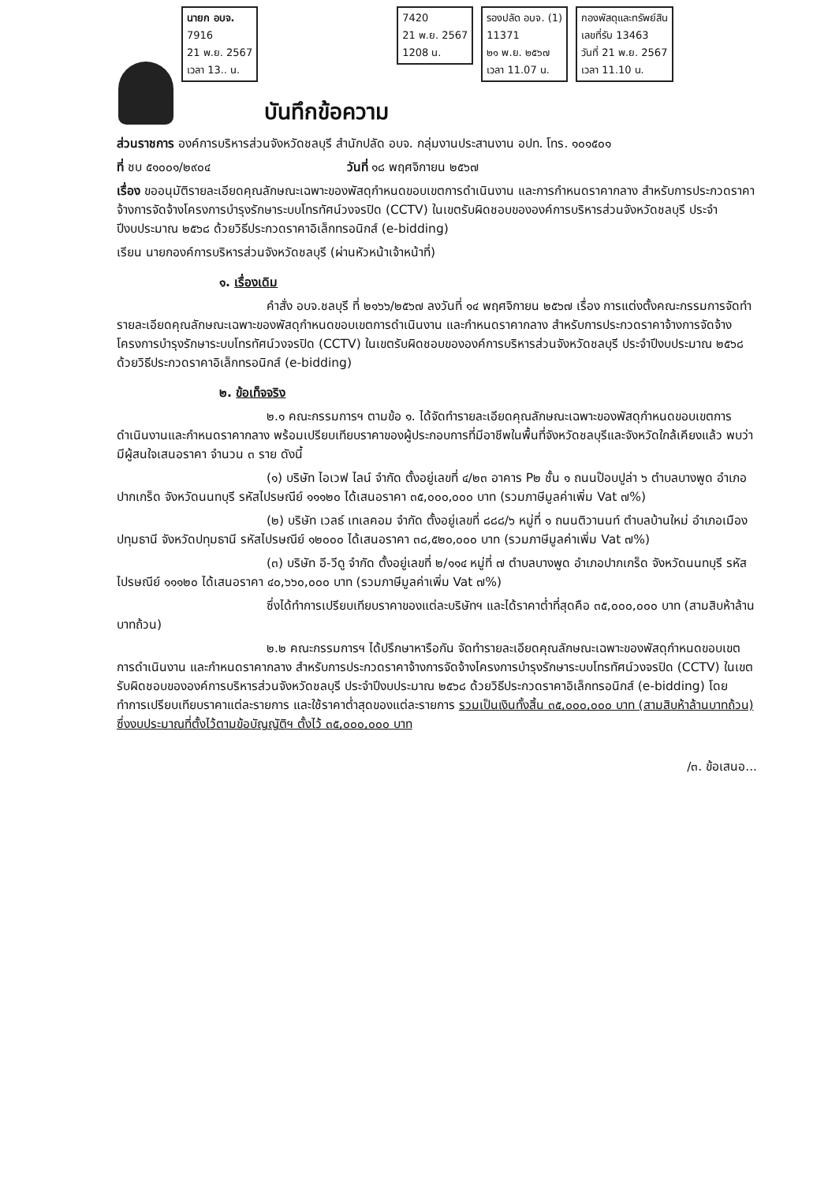นายก อบจ.
7916
21 พ.ย. 2567
เวลา 13.. น.
บันทึกข้อความ
7420
21 พ.ย. 2567
1208 น.
รองปลัด อบจ. (1)
11371
๒๑ พ.ย. ๒๕๖๗
เวลา 11.07 น.
กองพัสดุและทรัพย์สิน
เลขที่รับ 13463
วันที่ 21 พ.ย. 2567
เวลา 11.10 น.
ส่วนราชการ องค์การบริหารส่วนจังหวัดชลบุรี สำนักปลัด อบจ. กลุ่มงานประสานงาน อปท. โทร. ๑๐๑๕๐๑
ที่ ชบ ๕๑๐๐๑/๒๙๐๔ วันที่ ๑๘ พฤศจิกายน ๒๕๖๗
เรื่อง ขออนุมัติรายละเอียดคุณลักษณะเฉพาะของพัสดุกำหนดขอบเขตการดำเนินงาน และการกำหนดราคากลาง สำหรับการประกวดราคาจ้างการจัดจ้างโครงการบำรุงรักษาระบบโทรทัศน์วงจรปิด (CCTV) ในเขตรับผิดชอบขององค์การบริหารส่วนจังหวัดชลบุรี ประจำปีงบประมาณ ๒๕๖๘ ด้วยวิธีประกวดราคาอิเล็กทรอนิกส์ (e-bidding)
เรียน นายกองค์การบริหารส่วนจังหวัดชลบุรี (ผ่านหัวหน้าเจ้าหน้าที่)
๑. เรื่องเดิม
คำสั่ง อบจ.ชลบุรี ที่ ๒๑๖๖/๒๕๖๗ ลงวันที่ ๑๔ พฤศจิกายน ๒๕๖๗ เรื่อง การแต่งตั้งคณะกรรมการจัดทำรายละเอียดคุณลักษณะเฉพาะของพัสดุกำหนดขอบเขตการดำเนินงาน และกำหนดราคากลาง สำหรับการประกวดราคาจ้างการจัดจ้างโครงการบำรุงรักษาระบบโทรทัศน์วงจรปิด (CCTV) ในเขตรับผิดชอบขององค์การบริหารส่วนจังหวัดชลบุรี ประจำปีงบประมาณ ๒๕๖๘ ด้วยวิธีประกวดราคาอิเล็กทรอนิกส์ (e-bidding)
๒. ข้อเท็จจริง
๒.๑ คณะกรรมการฯ ตามข้อ ๑. ได้จัดทำรายละเอียดคุณลักษณะเฉพาะของพัสดุกำหนดขอบเขตการดำเนินงานและกำหนดราคากลาง พร้อมเปรียบเทียบราคาของผู้ประกอบการที่มีอาชีพในพื้นที่จังหวัดชลบุรีและจังหวัดใกล้เคียงแล้ว พบว่ามีผู้สนใจเสนอราคา จำนวน ๓ ราย ดังนี้
(๑) บริษัท ไอเวฟ ไลน์ จำกัด ตั้งอยู่เลขที่ ๔/๒๓ อาคาร P๒ ชั้น ๑ ถนนป๊อบปูล่า ๖ ตำบลบางพูด อำเภอปากเกร็ด จังหวัดนนทบุรี รหัสไปรษณีย์ ๑๑๑๒๐ ได้เสนอราคา ๓๕,๐๐๐,๐๐๐ บาท (รวมภาษีมูลค่าเพิ่ม Vat ๗%)
(๒) บริษัท เวลธ์ เทเลคอม จำกัด ตั้งอยู่เลขที่ ๘๘๘/๖ หมู่ที่ ๑ ถนนติวานนท์ ตำบลบ้านใหม่ อำเภอเมืองปทุมธานี จังหวัดปทุมธานี รหัสไปรษณีย์ ๑๒๐๐๐ ได้เสนอราคา ๓๘,๕๒๐,๐๐๐ บาท (รวมภาษีมูลค่าเพิ่ม Vat ๗%)
(๓) บริษัท อี-วีดู จำกัด ตั้งอยู่เลขที่ ๒/๑๑๔ หมู่ที่ ๗ ตำบลบางพูด อำเภอปากเกร็ด จังหวัดนนทบุรี รหัสไปรษณีย์ ๑๑๑๒๐ ได้เสนอราคา ๔๐,๖๖๐,๐๐๐ บาท (รวมภาษีมูลค่าเพิ่ม Vat ๗%)
ซึ่งได้ทำการเปรียบเทียบราคาของแต่ละบริษัทฯ และได้ราคาต่ำที่สุดคือ ๓๕,๐๐๐,๐๐๐ บาท (สามสิบห้าล้านบาทถ้วน)
๒.๒ คณะกรรมการฯ ได้ปรึกษาหารือกัน จัดทำรายละเอียดคุณลักษณะเฉพาะของพัสดุกำหนดขอบเขตการดำเนินงาน และกำหนดราคากลาง สำหรับการประกวดราคาจ้างการจัดจ้างโครงการบำรุงรักษาระบบโทรทัศน์วงจรปิด (CCTV) ในเขตรับผิดชอบขององค์การบริหารส่วนจังหวัดชลบุรี ประจำปีงบประมาณ ๒๕๖๘ ด้วยวิธีประกวดราคาอิเล็กทรอนิกส์ (e-bidding) โดยทำการเปรียบเทียบราคาแต่ละรายการ และใช้ราคาต่ำสุดของแต่ละรายการ รวมเป็นเงินทั้งสิ้น ๓๕,๐๐๐,๐๐๐ บาท (สามสิบห้าล้านบาทถ้วน) ซึ่งงบประมาณที่ตั้งไว้ตามข้อบัญญัติฯ ตั้งไว้ ๓๕,๐๐๐,๐๐๐ บาท
/๓. ข้อเสนอ...